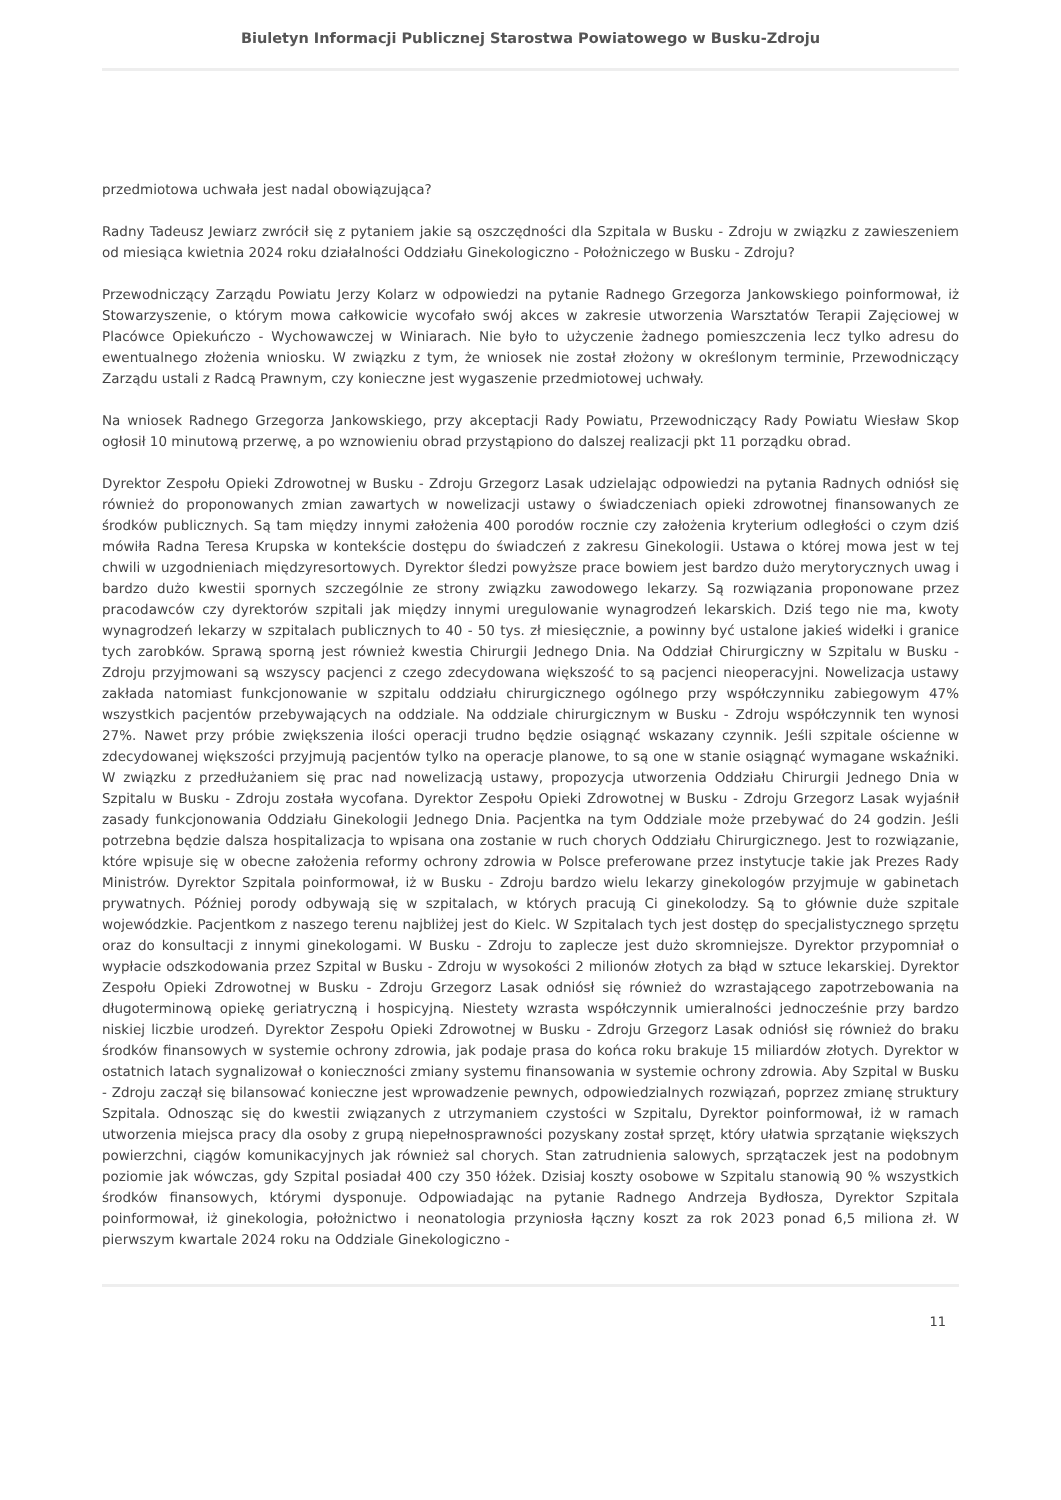Biuletyn Informacji Publicznej Starostwa Powiatowego w Busku-Zdroju
przedmiotowa uchwała jest nadal obowiązująca?
Radny Tadeusz Jewiarz zwrócił się z pytaniem jakie są oszczędności dla Szpitala w Busku - Zdroju w związku z zawieszeniem od miesiąca kwietnia 2024 roku działalności Oddziału Ginekologiczno - Położniczego w Busku - Zdroju?
Przewodniczący Zarządu Powiatu Jerzy Kolarz w odpowiedzi na pytanie Radnego Grzegorza Jankowskiego poinformował, iż Stowarzyszenie, o którym mowa całkowicie wycofało swój akces w zakresie utworzenia Warsztatów Terapii Zajęciowej w Placówce Opiekuńczo - Wychowawczej w Winiarach. Nie było to użyczenie żadnego pomieszczenia lecz tylko adresu do ewentualnego złożenia wniosku. W związku z tym, że wniosek nie został złożony w określonym terminie, Przewodniczący Zarządu ustali z Radcą Prawnym, czy konieczne jest wygaszenie przedmiotowej uchwały.
Na wniosek Radnego Grzegorza Jankowskiego, przy akceptacji Rady Powiatu, Przewodniczący Rady Powiatu Wiesław Skop ogłosił 10 minutową przerwę, a po wznowieniu obrad przystąpiono do dalszej realizacji pkt 11 porządku obrad.
Dyrektor Zespołu Opieki Zdrowotnej w Busku - Zdroju Grzegorz Lasak udzielając odpowiedzi na pytania Radnych odniósł się również do proponowanych zmian zawartych w nowelizacji ustawy o świadczeniach opieki zdrowotnej finansowanych ze środków publicznych. Są tam między innymi założenia 400 porodów rocznie czy założenia kryterium odległości o czym dziś mówiła Radna Teresa Krupska w kontekście dostępu do świadczeń z zakresu Ginekologii. Ustawa o której mowa jest w tej chwili w uzgodnieniach międzyresortowych. Dyrektor śledzi powyższe prace bowiem jest bardzo dużo merytorycznych uwag i bardzo dużo kwestii spornych szczególnie ze strony związku zawodowego lekarzy. Są rozwiązania proponowane przez pracodawców czy dyrektorów szpitali jak między innymi uregulowanie wynagrodzeń lekarskich. Dziś tego nie ma, kwoty wynagrodzeń lekarzy w szpitalach publicznych to 40 - 50 tys. zł miesięcznie, a powinny być ustalone jakieś widełki i granice tych zarobków. Sprawą sporną jest również kwestia Chirurgii Jednego Dnia. Na Oddział Chirurgiczny w Szpitalu w Busku - Zdroju przyjmowani są wszyscy pacjenci z czego zdecydowana większość to są pacjenci nieoperacyjni. Nowelizacja ustawy zakłada natomiast funkcjonowanie w szpitalu oddziału chirurgicznego ogólnego przy współczynniku zabiegowym 47% wszystkich pacjentów przebywających na oddziale. Na oddziale chirurgicznym w Busku - Zdroju współczynnik ten wynosi 27%. Nawet przy próbie zwiększenia ilości operacji trudno będzie osiągnąć wskazany czynnik. Jeśli szpitale ościenne w zdecydowanej większości przyjmują pacjentów tylko na operacje planowe, to są one w stanie osiągnąć wymagane wskaźniki. W związku z przedłużaniem się prac nad nowelizacją ustawy, propozycja utworzenia Oddziału Chirurgii Jednego Dnia w Szpitalu w Busku - Zdroju została wycofana. Dyrektor Zespołu Opieki Zdrowotnej w Busku - Zdroju Grzegorz Lasak wyjaśnił zasady funkcjonowania Oddziału Ginekologii Jednego Dnia. Pacjentka na tym Oddziale może przebywać do 24 godzin. Jeśli potrzebna będzie dalsza hospitalizacja to wpisana ona zostanie w ruch chorych Oddziału Chirurgicznego. Jest to rozwiązanie, które wpisuje się w obecne założenia reformy ochrony zdrowia w Polsce preferowane przez instytucje takie jak Prezes Rady Ministrów. Dyrektor Szpitala poinformował, iż w Busku - Zdroju bardzo wielu lekarzy ginekologów przyjmuje w gabinetach prywatnych. Później porody odbywają się w szpitalach, w których pracują Ci ginekolodzy. Są to głównie duże szpitale wojewódzkie. Pacjentkom z naszego terenu najbliżej jest do Kielc. W Szpitalach tych jest dostęp do specjalistycznego sprzętu oraz do konsultacji z innymi ginekologami. W Busku - Zdroju to zaplecze jest dużo skromniejsze. Dyrektor przypomniał o wypłacie odszkodowania przez Szpital w Busku - Zdroju w wysokości 2 milionów złotych za błąd w sztuce lekarskiej. Dyrektor Zespołu Opieki Zdrowotnej w Busku - Zdroju Grzegorz Lasak odniósł się również do wzrastającego zapotrzebowania na długoterminową opiekę geriatryczną i hospicyjną. Niestety wzrasta współczynnik umieralności jednocześnie przy bardzo niskiej liczbie urodzeń. Dyrektor Zespołu Opieki Zdrowotnej w Busku - Zdroju Grzegorz Lasak odniósł się również do braku środków finansowych w systemie ochrony zdrowia, jak podaje prasa do końca roku brakuje 15 miliardów złotych. Dyrektor w ostatnich latach sygnalizował o konieczności zmiany systemu finansowania w systemie ochrony zdrowia. Aby Szpital w Busku - Zdroju zaczął się bilansować konieczne jest wprowadzenie pewnych, odpowiedzialnych rozwiązań, poprzez zmianę struktury Szpitala. Odnosząc się do kwestii związanych z utrzymaniem czystości w Szpitalu, Dyrektor poinformował, iż w ramach utworzenia miejsca pracy dla osoby z grupą niepełnosprawności pozyskany został sprzęt, który ułatwia sprzątanie większych powierzchni, ciągów komunikacyjnych jak również sal chorych. Stan zatrudnienia salowych, sprzątaczek jest na podobnym poziomie jak wówczas, gdy Szpital posiadał 400 czy 350 łóżek. Dzisiaj koszty osobowe w Szpitalu stanowią 90 % wszystkich środków finansowych, którymi dysponuje. Odpowiadając na pytanie Radnego Andrzeja Bydłosza, Dyrektor Szpitala poinformował, iż ginekologia, położnictwo i neonatologia przyniosła łączny koszt za rok 2023 ponad 6,5 miliona zł. W pierwszym kwartale 2024 roku na Oddziale Ginekologiczno -
11